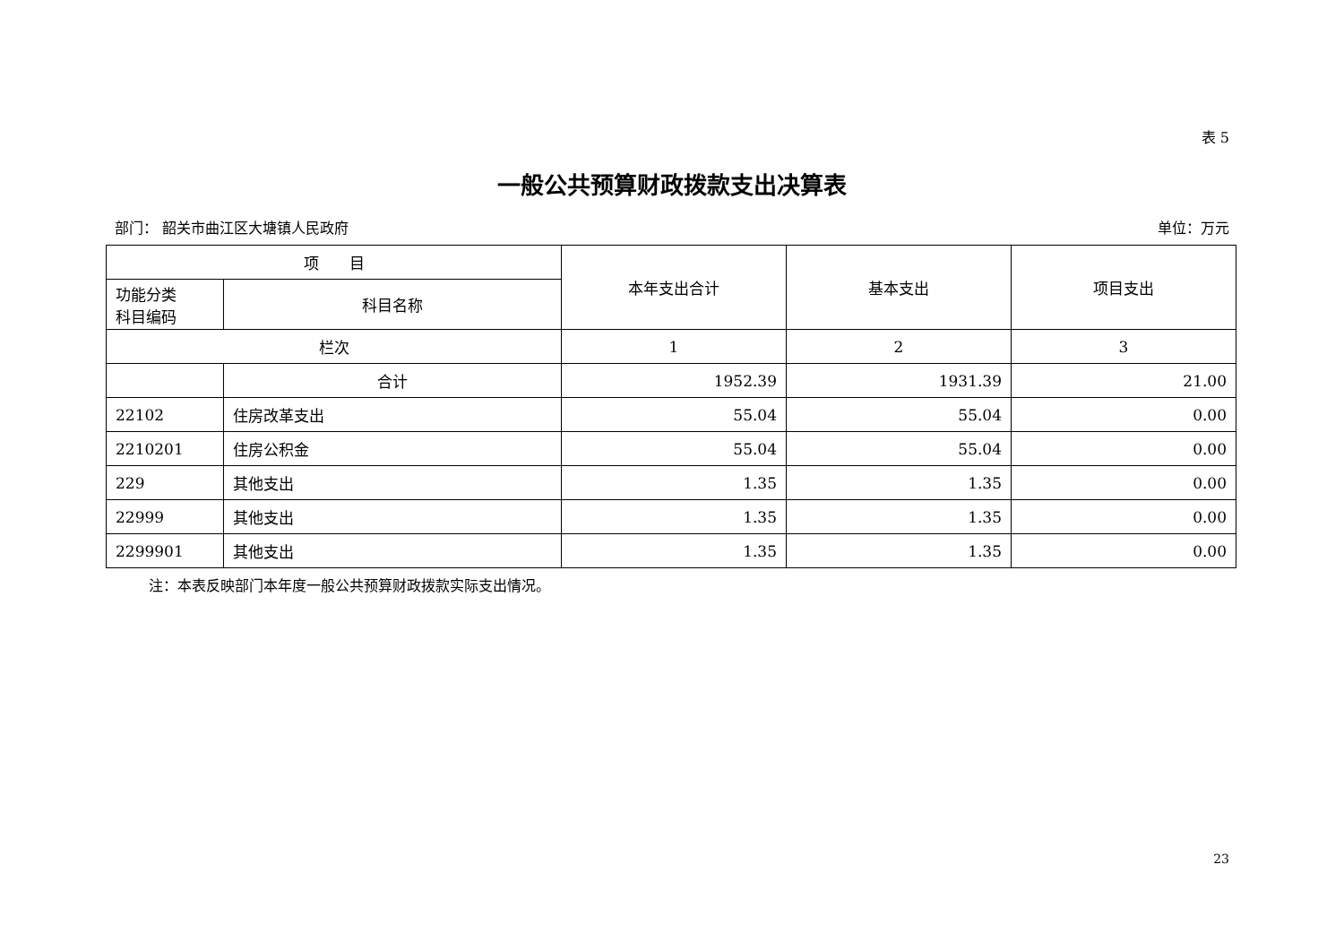表 5
一般公共预算财政拨款支出决算表
部门： 韶关市曲江区大塘镇人民政府 单位：万元
| 项 目 | | 本年支出合计 | 基本支出 | 项目支出 |
| --- | --- | --- | --- | --- |
| 功能分类 科目编码 | 科目名称 | | | |
| 栏次 | | 1 | 2 | 3 |
| | 合计 | 1952.39 | 1931.39 | 21.00 |
| 22102 | 住房改革支出 | 55.04 | 55.04 | 0.00 |
| 2210201 | 住房公积金 | 55.04 | 55.04 | 0.00 |
| 229 | 其他支出 | 1.35 | 1.35 | 0.00 |
| 22999 | 其他支出 | 1.35 | 1.35 | 0.00 |
| 2299901 | 其他支出 | 1.35 | 1.35 | 0.00 |
注：本表反映部门本年度一般公共预算财政拨款实际支出情况。
23